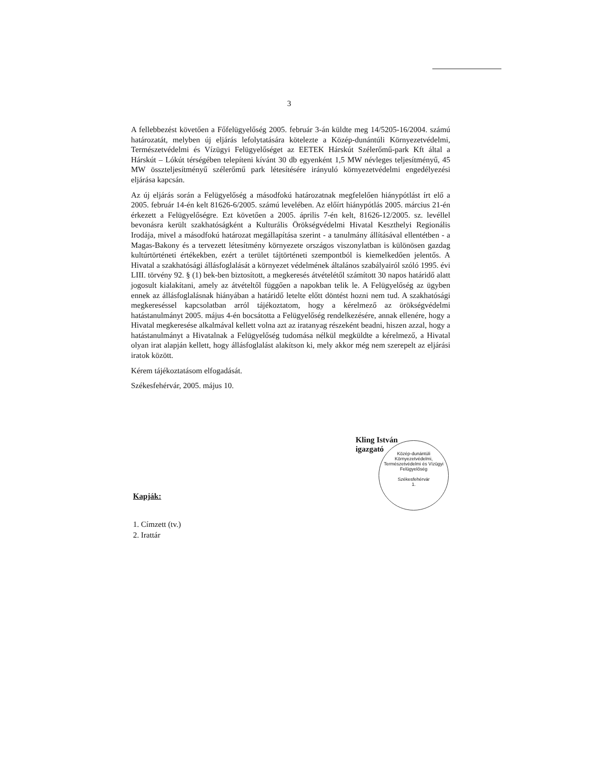3
A fellebbezést követően a Főfelügyelőség 2005. február 3-án küldte meg 14/5205-16/2004. számú határozatát, melyben új eljárás lefolytatására kötelezte a Közép-dunántúli Környezetvédelmi, Természetvédelmi és Vízügyi Felügyelőséget az EETEK Hárskút Szélerőmű-park Kft által a Hárskút – Lókút térségében telepíteni kívánt 30 db egyenként 1,5 MW névleges teljesítményű, 45 MW összteljesítményű szélerőmű park létesítésére irányuló környezetvédelmi engedélyezési eljárása kapcsán.
Az új eljárás során a Felügyelőség a másodfokú határozatnak megfelelően hiánypótlást írt elő a 2005. február 14-én kelt 81626-6/2005. számú levelében. Az előírt hiánypótlás 2005. március 21-én érkezett a Felügyelőségre. Ezt követően a 2005. április 7-én kelt, 81626-12/2005. sz. levéllel bevonásra került szakhatóságként a Kulturális Örökségvédelmi Hivatal Keszthelyi Regionális Irodája, mivel a másodfokú határozat megállapítása szerint - a tanulmány állításával ellentétben - a Magas-Bakony és a tervezett létesítmény környezete országos viszonylatban is különösen gazdag kultúrtörténeti értékekben, ezért a terület tájtörténeti szempontból is kiemelkedően jelentős. A Hivatal a szakhatósági állásfoglalását a környezet védelmének általános szabályairól szóló 1995. évi LIII. törvény 92. § (1) bek-ben biztosított, a megkeresés átvételétől számított 30 napos határidő alatt jogosult kialakítani, amely az átvételtől függően a napokban telik le. A Felügyelőség az ügyben ennek az állásfoglalásnak hiányában a határidő letelte előtt döntést hozni nem tud. A szakhatósági megkereséssel kapcsolatban arról tájékoztatom, hogy a kérelmező az örökségvédelmi hatástanulmányt 2005. május 4-én bocsátotta a Felügyelőség rendelkezésére, annak ellenére, hogy a Hivatal megkeresése alkalmával kellett volna azt az iratanyag részeként beadni, hiszen azzal, hogy a hatástanulmányt a Hivatalnak a Felügyelőség tudomása nélkül megküldte a kérelmező, a Hivatal olyan irat alapján kellett, hogy állásfoglalást alakítson ki, mely akkor még nem szerepelt az eljárási iratok között.
Kérem tájékoztatásom elfogadását.
Székesfehérvár, 2005. május 10.
Közép-dunántúli Környezetvédelmi, Természetvédelmi és Vízügyi Felügyelőség
Székesfehérvár
1.
Kling István
igazgató
Kapják:
1. Címzett (tv.)
2. Irattár